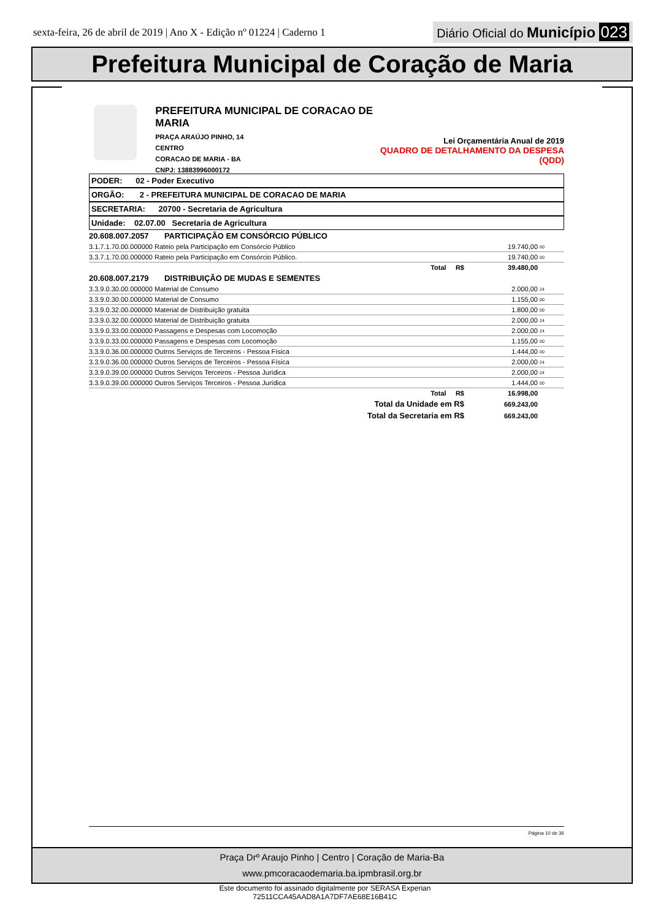sexta-feira, 26 de abril de 2019 | Ano X - Edição nº 01224 | Caderno 1 Diário Oficial do Município 023
Prefeitura Municipal de Coração de Maria
PREFEITURA MUNICIPAL DE CORACAO DE MARIA
PRAÇA ARAÚJO PINHO, 14
CENTRO
CORACAO DE MARIA - BA
CNPJ: 13883996000172
Lei Orçamentária Anual de 2019
QUADRO DE DETALHAMENTO DA DESPESA (QDD)
PODER: 02 - Poder Executivo
ORGÃO: 2 - PREFEITURA MUNICIPAL DE CORACAO DE MARIA
SECRETARIA: 20700 - Secretaria de Agricultura
Unidade: 02.07.00 Secretaria de Agricultura
| 20.608.007.2057 PARTICIPAÇÃO EM CONSÓRCIO PÚBLICO | | | |
| 3.1.7.1.70.00.000000 Rateio pela Participação em Consórcio Público | | 19.740,00 | 00 |
| 3.3.7.1.70.00.000000 Rateio pela Participação em Consórcio Público. | | 19.740,00 | 00 |
| | Total R$ | 39.480,00 | |
| 20.608.007.2179 DISTRIBUIÇÃO DE MUDAS E SEMENTES | | | |
| 3.3.9.0.30.00.000000 Material de Consumo | | 2.000,00 | 24 |
| 3.3.9.0.30.00.000000 Material de Consumo | | 1.155,00 | 00 |
| 3.3.9.0.32.00.000000 Material de Distribuição gratuita | | 1.800,00 | 00 |
| 3.3.9.0.32.00.000000 Material de Distribuição gratuita | | 2.000,00 | 24 |
| 3.3.9.0.33.00.000000 Passagens e Despesas com Locomoção | | 2.000,00 | 24 |
| 3.3.9.0.33.00.000000 Passagens e Despesas com Locomoção | | 1.155,00 | 00 |
| 3.3.9.0.36.00.000000 Outros Serviços de Terceiros - Pessoa Física | | 1.444,00 | 00 |
| 3.3.9.0.36.00.000000 Outros Serviços de Terceiros - Pessoa Física | | 2.000,00 | 24 |
| 3.3.9.0.39.00.000000 Outros Serviços Terceiros - Pessoa Jurídica | | 2.000,00 | 24 |
| 3.3.9.0.39.00.000000 Outros Serviços Terceiros - Pessoa Jurídica | | 1.444,00 | 00 |
| | Total R$ | 16.998,00 | |
| | Total da Unidade em R$ | 669.243,00 | |
| | Total da Secretaria em R$ | 669.243,00 | |
Página 10 de 36
Praça Drº Araujo Pinho | Centro | Coração de Maria-Ba
www.pmcoracaodemaria.ba.ipmbrasil.org.br
Este documento foi assinado digitalmente por SERASA Experian
72511CCA45AAD8A1A7DF7AE68E16B41C